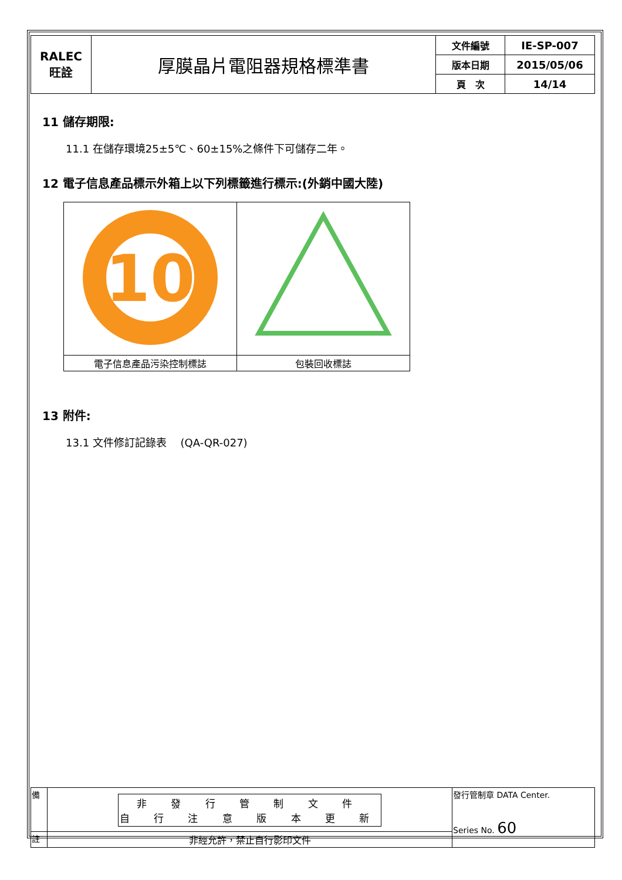| RALEC 旺詮 | 厚膜晶片電阻器規格標準書 | 文件編號 | IE-SP-007 |
| | | 版本日期 | 2015/05/06 |
| | | 頁 次 | 14/14 |
11 儲存期限:
11.1 在儲存環境25±5℃、60±15%之條件下可儲存二年。
12 電子信息產品標示外箱上以下列標籤進行標示:(外銷中國大陸)
| 10 | |
| 電子信息產品污染控制標誌 | 包裝回收標誌 |
13 附件:
13.1 文件修訂記錄表　 (QA-QR-027)
| 備 | 非 發 行 管 制 文 件 自 行 注 意 版 本 更 新 | 發行管制章 DATA Center. Series No. 60 |
| 註 | 非經允許，禁止自行影印文件 | |